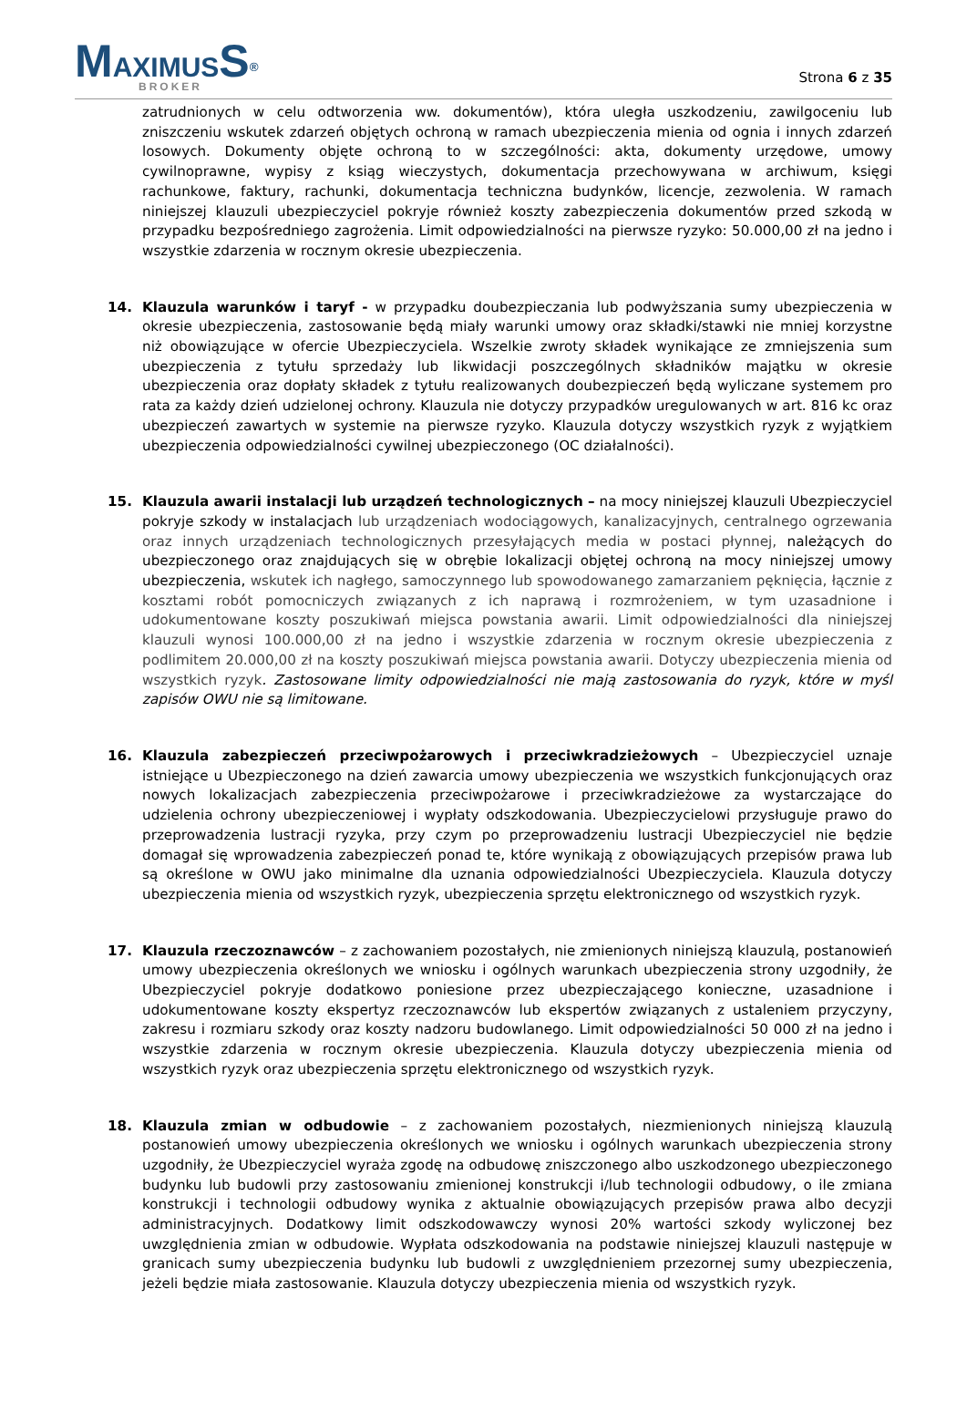MAXIMUS S<sup>®</sup>
BROKER
Strona 6 z 35
zatrudnionych w celu odtworzenia ww. dokumentów), która uległa uszkodzeniu, zawilgoceniu lub zniszczeniu wskutek zdarzeń objętych ochroną w ramach ubezpieczenia mienia od ognia i innych zdarzeń losowych. Dokumenty objęte ochroną to w szczególności: akta, dokumenty urzędowe, umowy cywilnoprawne, wypisy z ksiąg wieczystych, dokumentacja przechowywana w archiwum, księgi rachunkowe, faktury, rachunki, dokumentacja techniczna budynków, licencje, zezwolenia. W ramach niniejszej klauzuli ubezpieczyciel pokryje również koszty zabezpieczenia dokumentów przed szkodą w przypadku bezpośredniego zagrożenia. Limit odpowiedzialności na pierwsze ryzyko: 50.000,00 zł na jedno i wszystkie zdarzenia w rocznym okresie ubezpieczenia.
14. Klauzula warunków i taryf - w przypadku doubezpieczania lub podwyższania sumy ubezpieczenia w okresie ubezpieczenia, zastosowanie będą miały warunki umowy oraz składki/stawki nie mniej korzystne niż obowiązujące w ofercie Ubezpieczyciela. Wszelkie zwroty składek wynikające ze zmniejszenia sum ubezpieczenia z tytułu sprzedaży lub likwidacji poszczególnych składników majątku w okresie ubezpieczenia oraz dopłaty składek z tytułu realizowanych doubezpieczeń będą wyliczane systemem pro rata za każdy dzień udzielonej ochrony. Klauzula nie dotyczy przypadków uregulowanych w art. 816 kc oraz ubezpieczeń zawartych w systemie na pierwsze ryzyko. Klauzula dotyczy wszystkich ryzyk z wyjątkiem ubezpieczenia odpowiedzialności cywilnej ubezpieczonego (OC działalności).
15. Klauzula awarii instalacji lub urządzeń technologicznych – na mocy niniejszej klauzuli Ubezpieczyciel pokryje szkody w instalacjach lub urządzeniach wodociągowych, kanalizacyjnych, centralnego ogrzewania oraz innych urządzeniach technologicznych przesyłających media w postaci płynnej, należących do ubezpieczonego oraz znajdujących się w obrębie lokalizacji objętej ochroną na mocy niniejszej umowy ubezpieczenia, wskutek ich nagłego, samoczynnego lub spowodowanego zamarzaniem pęknięcia, łącznie z kosztami robót pomocniczych związanych z ich naprawą i rozmrożeniem, w tym uzasadnione i udokumentowane koszty poszukiwań miejsca powstania awarii. Limit odpowiedzialności dla niniejszej klauzuli wynosi 100.000,00 zł na jedno i wszystkie zdarzenia w rocznym okresie ubezpieczenia z podlimitem 20.000,00 zł na koszty poszukiwań miejsca powstania awarii. Dotyczy ubezpieczenia mienia od wszystkich ryzyk. Zastosowane limity odpowiedzialności nie mają zastosowania do ryzyk, które w myśl zapisów OWU nie są limitowane.
16. Klauzula zabezpieczeń przeciwpożarowych i przeciwkradzieżowych – Ubezpieczyciel uznaje istniejące u Ubezpieczonego na dzień zawarcia umowy ubezpieczenia we wszystkich funkcjonujących oraz nowych lokalizacjach zabezpieczenia przeciwpożarowe i przeciwkradzieżowe za wystarczające do udzielenia ochrony ubezpieczeniowej i wypłaty odszkodowania. Ubezpieczycielowi przysługuje prawo do przeprowadzenia lustracji ryzyka, przy czym po przeprowadzeniu lustracji Ubezpieczyciel nie będzie domagał się wprowadzenia zabezpieczeń ponad te, które wynikają z obowiązujących przepisów prawa lub są określone w OWU jako minimalne dla uznania odpowiedzialności Ubezpieczyciela. Klauzula dotyczy ubezpieczenia mienia od wszystkich ryzyk, ubezpieczenia sprzętu elektronicznego od wszystkich ryzyk.
17. Klauzula rzeczoznawców – z zachowaniem pozostałych, nie zmienionych niniejszą klauzulą, postanowień umowy ubezpieczenia określonych we wniosku i ogólnych warunkach ubezpieczenia strony uzgodniły, że Ubezpieczyciel pokryje dodatkowo poniesione przez ubezpieczającego konieczne, uzasadnione i udokumentowane koszty ekspertyz rzeczoznawców lub ekspertów związanych z ustaleniem przyczyny, zakresu i rozmiaru szkody oraz koszty nadzoru budowlanego. Limit odpowiedzialności 50 000 zł na jedno i wszystkie zdarzenia w rocznym okresie ubezpieczenia. Klauzula dotyczy ubezpieczenia mienia od wszystkich ryzyk oraz ubezpieczenia sprzętu elektronicznego od wszystkich ryzyk.
18. Klauzula zmian w odbudowie – z zachowaniem pozostałych, niezmienionych niniejszą klauzulą postanowień umowy ubezpieczenia określonych we wniosku i ogólnych warunkach ubezpieczenia strony uzgodniły, że Ubezpieczyciel wyraża zgodę na odbudowę zniszczonego albo uszkodzonego ubezpieczonego budynku lub budowli przy zastosowaniu zmienionej konstrukcji i/lub technologii odbudowy, o ile zmiana konstrukcji i technologii odbudowy wynika z aktualnie obowiązujących przepisów prawa albo decyzji administracyjnych. Dodatkowy limit odszkodowawczy wynosi 20% wartości szkody wyliczonej bez uwzględnienia zmian w odbudowie. Wypłata odszkodowania na podstawie niniejszej klauzuli następuje w granicach sumy ubezpieczenia budynku lub budowli z uwzględnieniem przezornej sumy ubezpieczenia, jeżeli będzie miała zastosowanie. Klauzula dotyczy ubezpieczenia mienia od wszystkich ryzyk.